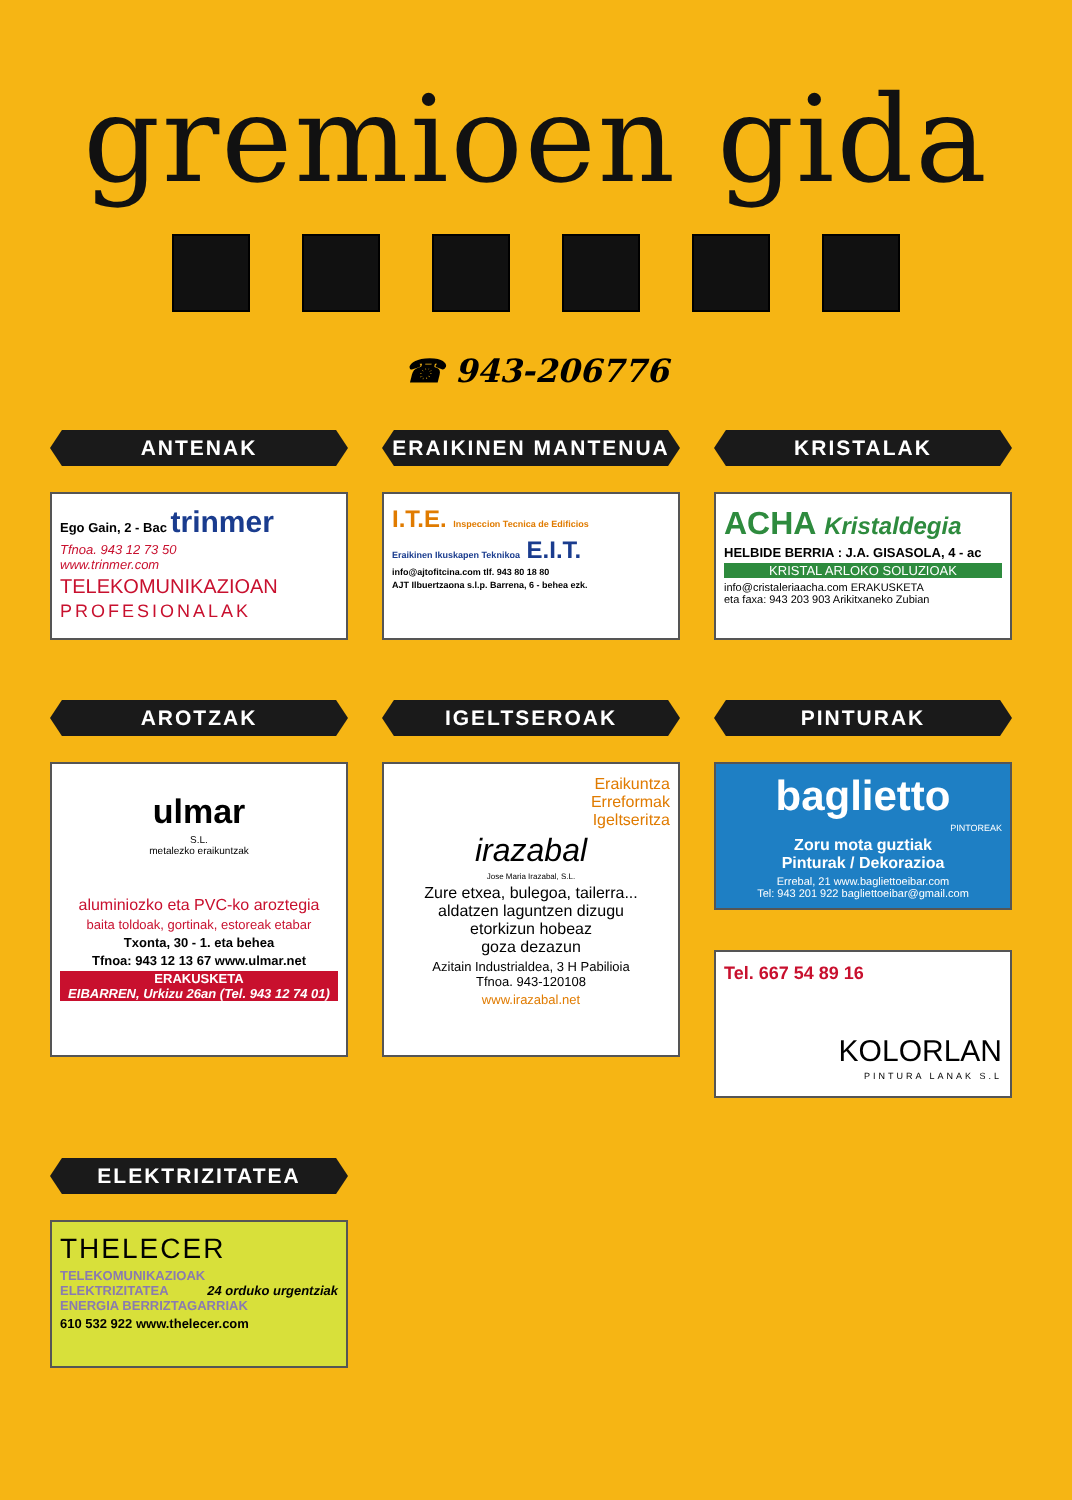gremioen gida
☎ 943-206776
ANTENAK
Ego Gain, 2 - Bac trinmer
Tfnoa. 943 12 73 50
www.trinmer.com
TELEKOMUNIKAZIOAN
PROFESIONALAK
ERAIKINEN MANTENUA
I.T.E. Inspeccion Tecnica de Edificios
Eraikinen Ikuskapen Teknikoa E.I.T.
info@ajtofitcina.com tlf. 943 80 18 80
AJT Ilbuertzaona s.l.p. Barrena, 6 - behea ezk.
KRISTALAK
ACHA Kristaldegia
HELBIDE BERRIA : J.A. GISASOLA, 4 - ac
KRISTAL ARLOKO SOLUZIOAK
info@cristaleriaacha.com ERAKUSKETA
eta faxa: 943 203 903 Arikitxaneko Zubian
AROTZAK
ulmar
S.L.
metalezko eraikuntzak
aluminiozko eta PVC-ko aroztegia
baita toldoak, gortinak, estoreak etabar
Txonta, 30 - 1. eta behea
Tfnoa: 943 12 13 67 www.ulmar.net
ERAKUSKETA
EIBARREN, Urkizu 26an (Tel. 943 12 74 01)
IGELTSEROAK
Eraikuntza
Erreformak
Igeltseritza
irazabal
Jose Maria Irazabal, S.L.
Zure etxea, bulegoa, tailerra...
aldatzen laguntzen dizugu
etorkizun hobeaz
goza dezazun
Azitain Industrialdea, 3 H Pabilioia
Tfnoa. 943-120108
www.irazabal.net
PINTURAK
baglietto
PINTOREAK
Zoru mota guztiak
Pinturak / Dekorazioa
Errebal, 21 www.bagliettoeibar.com
Tel: 943 201 922 bagliettoeibar@gmail.com
Tel. 667 54 89 16
KOLORLAN
PINTURA LANAK S.L
ELEKTRIZITATEA
THELECER
TELEKOMUNIKAZIOAK
ELEKTRIZITATEA 24 orduko urgentziak
ENERGIA BERRIZTAGARRIAK
610 532 922 www.thelecer.com